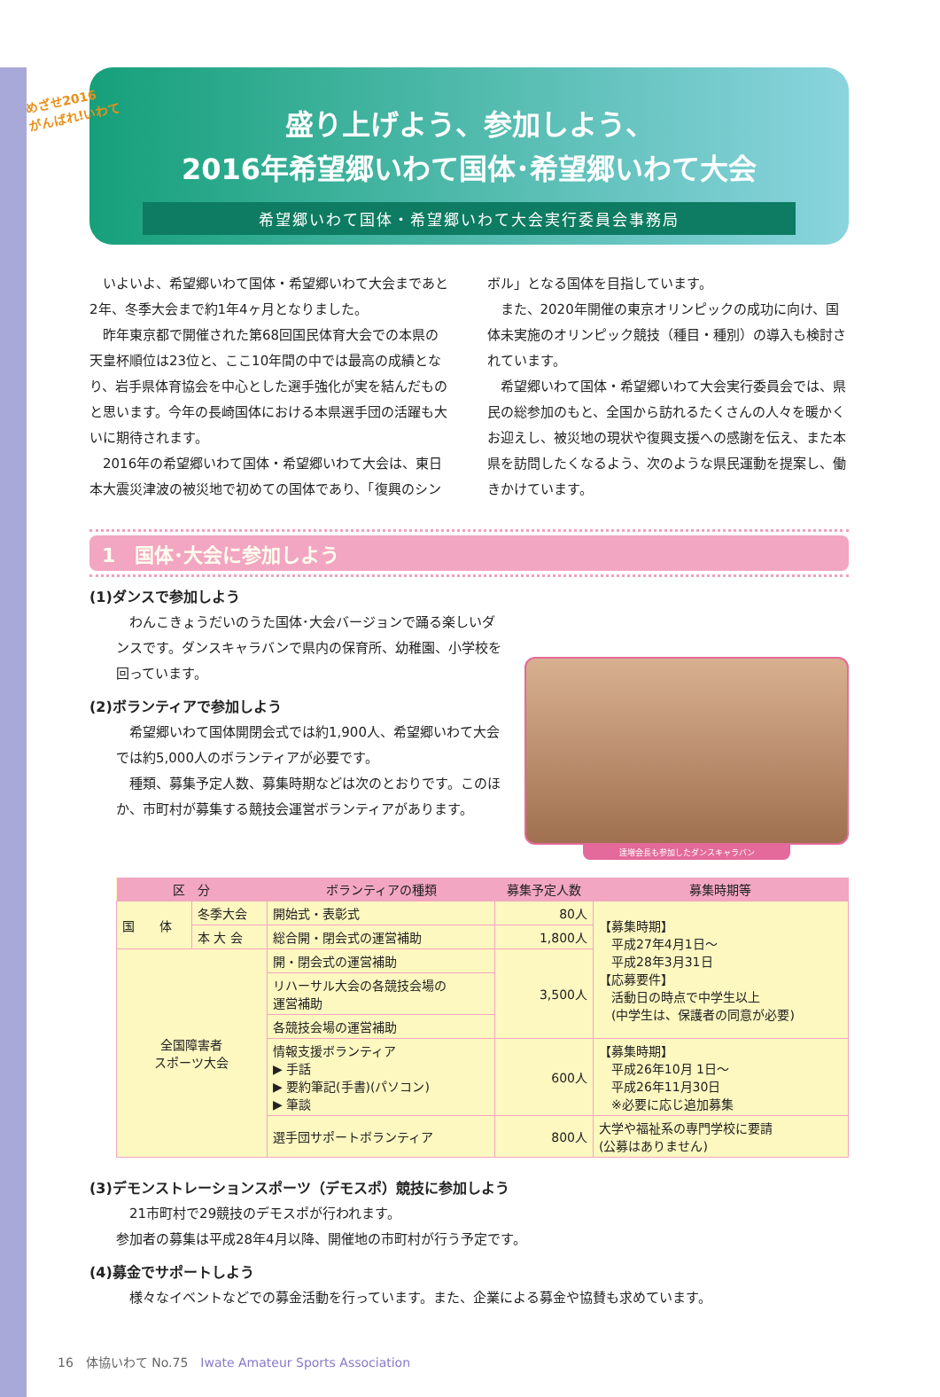めざせ2016
がんばれ!いわて
盛り上げよう、参加しよう、
2016年希望郷いわて国体･希望郷いわて大会
希望郷いわて国体・希望郷いわて大会実行委員会事務局
いよいよ、希望郷いわて国体・希望郷いわて大会まであと2年、冬季大会まで約1年4ヶ月となりました。
昨年東京都で開催された第68回国民体育大会での本県の天皇杯順位は23位と、ここ10年間の中では最高の成績となり、岩手県体育協会を中心とした選手強化が実を結んだものと思います。今年の長崎国体における本県選手団の活躍も大いに期待されます。
2016年の希望郷いわて国体・希望郷いわて大会は、東日本大震災津波の被災地で初めての国体であり、「復興のシン
ボル」となる国体を目指しています。
また、2020年開催の東京オリンピックの成功に向け、国体未実施のオリンピック競技（種目・種別）の導入も検討されています。
希望郷いわて国体・希望郷いわて大会実行委員会では、県民の総参加のもと、全国から訪れるたくさんの人々を暖かくお迎えし、被災地の現状や復興支援への感謝を伝え、また本県を訪問したくなるよう、次のような県民運動を提案し、働きかけています。
1　国体･大会に参加しよう
(1)ダンスで参加しよう
わんこきょうだいのうた国体･大会バージョンで踊る楽しいダンスです。ダンスキャラバンで県内の保育所、幼稚園、小学校を回っています。
(2)ボランティアで参加しよう
希望郷いわて国体開閉会式では約1,900人、希望郷いわて大会では約5,000人のボランティアが必要です。
種類、募集予定人数、募集時期などは次のとおりです。このほか、市町村が募集する競技会運営ボランティアがあります。
達増会長も参加したダンスキャラバン
| 区 分 | | ボランティアの種類 | 募集予定人数 | 募集時期等 |
| --- | --- | --- | --- | --- |
| 国 体 | 冬季大会 | 開始式・表彰式 | 80人 | 【募集時期】 平成27年4月1日～ 平成28年3月31日 【応募要件】 活動日の時点で中学生以上 (中学生は、保護者の同意が必要) |
| | 本 大 会 | 総合開・閉会式の運営補助 | 1,800人 | |
| 全国障害者 スポーツ大会 | | 開・閉会式の運営補助 | 3,500人 | |
| | | リハーサル大会の各競技会場の 運営補助 | | |
| | | 各競技会場の運営補助 | | |
| | | 情報支援ボランティア ▶ 手話 ▶ 要約筆記(手書)(パソコン) ▶ 筆談 | 600人 | 【募集時期】 平成26年10月 1日～ 平成26年11月30日 ※必要に応じ追加募集 |
| | | 選手団サポートボランティア | 800人 | 大学や福祉系の専門学校に要請 (公募はありません) |
(3)デモンストレーションスポーツ（デモスポ）競技に参加しよう
21市町村で29競技のデモスポが行われます。
参加者の募集は平成28年4月以降、開催地の市町村が行う予定です。
(4)募金でサポートしよう
様々なイベントなどでの募金活動を行っています。また、企業による募金や協賛も求めています。
16　体協いわて No.75　Iwate Amateur Sports Association